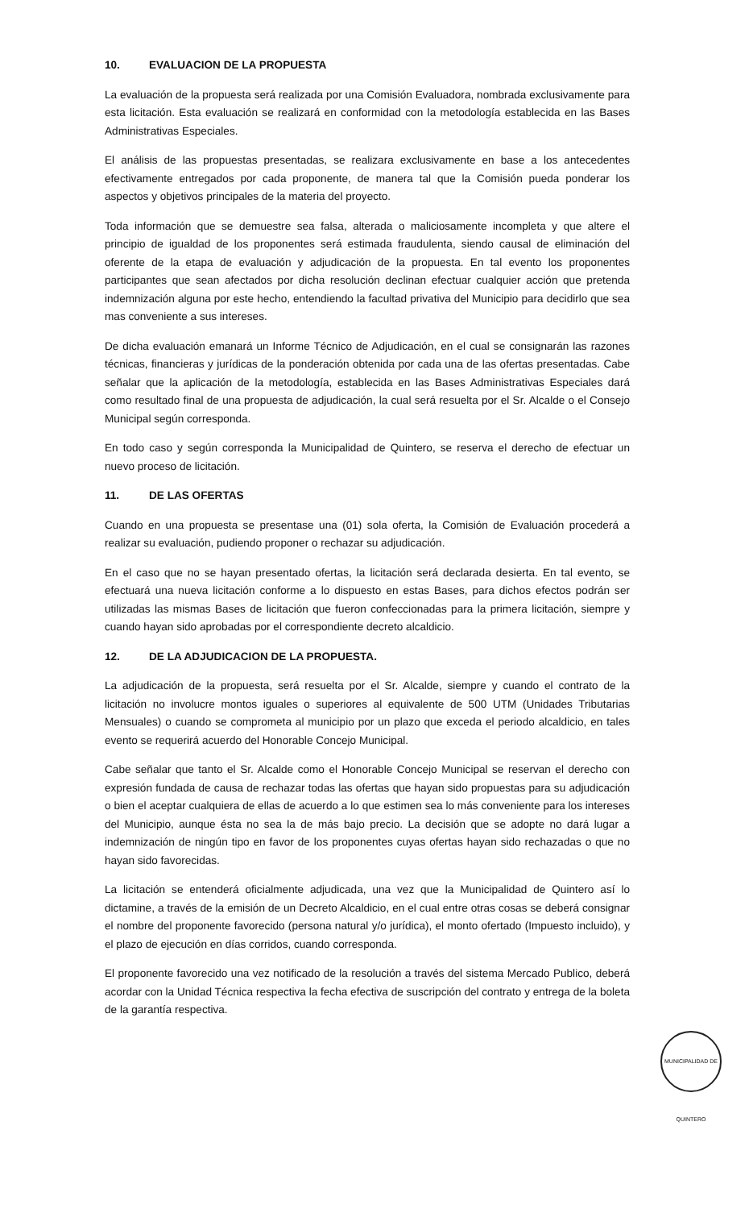10. EVALUACION DE LA PROPUESTA
La evaluación de la propuesta será realizada por una Comisión Evaluadora, nombrada exclusivamente para esta licitación. Esta evaluación se realizará en conformidad con la metodología establecida en las Bases Administrativas Especiales.
El análisis de las propuestas presentadas, se realizara exclusivamente en base a los antecedentes efectivamente entregados por cada proponente, de manera tal que la Comisión pueda ponderar los aspectos y objetivos principales de la materia del proyecto.
Toda información que se demuestre sea falsa, alterada o maliciosamente incompleta y que altere el principio de igualdad de los proponentes será estimada fraudulenta, siendo causal de eliminación del oferente de la etapa de evaluación y adjudicación de la propuesta. En tal evento los proponentes participantes que sean afectados por dicha resolución declinan efectuar cualquier acción que pretenda indemnización alguna por este hecho, entendiendo la facultad privativa del Municipio para decidirlo que sea mas conveniente a sus intereses.
De dicha evaluación emanará un Informe Técnico de Adjudicación, en el cual se consignarán las razones técnicas, financieras y jurídicas de la ponderación obtenida por cada una de las ofertas presentadas. Cabe señalar que la aplicación de la metodología, establecida en las Bases Administrativas Especiales dará como resultado final de una propuesta de adjudicación, la cual será resuelta por el Sr. Alcalde o el Consejo Municipal según corresponda.
En todo caso y según corresponda la Municipalidad de Quintero, se reserva el derecho de efectuar un nuevo proceso de licitación.
11. DE LAS OFERTAS
Cuando en una propuesta se presentase una (01) sola oferta, la Comisión de Evaluación procederá a realizar su evaluación, pudiendo proponer o rechazar su adjudicación.
En el caso que no se hayan presentado ofertas, la licitación será declarada desierta. En tal evento, se efectuará una nueva licitación conforme a lo dispuesto en estas Bases, para dichos efectos podrán ser utilizadas las mismas Bases de licitación que fueron confeccionadas para la primera licitación, siempre y cuando hayan sido aprobadas por el correspondiente decreto alcaldicio.
12. DE LA ADJUDICACION DE LA PROPUESTA.
La adjudicación de la propuesta, será resuelta por el Sr. Alcalde, siempre y cuando el contrato de la licitación no involucre montos iguales o superiores al equivalente de 500 UTM (Unidades Tributarias Mensuales) o cuando se comprometa al municipio por un plazo que exceda el periodo alcaldicio, en tales evento se requerirá acuerdo del Honorable Concejo Municipal.
Cabe señalar que tanto el Sr. Alcalde como el Honorable Concejo Municipal se reservan el derecho con expresión fundada de causa de rechazar todas las ofertas que hayan sido propuestas para su adjudicación o bien el aceptar cualquiera de ellas de acuerdo a lo que estimen sea lo más conveniente para los intereses del Municipio, aunque ésta no sea la de más bajo precio. La decisión que se adopte no dará lugar a indemnización de ningún tipo en favor de los proponentes cuyas ofertas hayan sido rechazadas o que no hayan sido favorecidas.
La licitación se entenderá oficialmente adjudicada, una vez que la Municipalidad de Quintero así lo dictamine, a través de la emisión de un Decreto Alcaldicio, en el cual entre otras cosas se deberá consignar el nombre del proponente favorecido (persona natural y/o jurídica), el monto ofertado (Impuesto incluido), y el plazo de ejecución en días corridos, cuando corresponda.
El proponente favorecido una vez notificado de la resolución a través del sistema Mercado Publico, deberá acordar con la Unidad Técnica respectiva la fecha efectiva de suscripción del contrato y entrega de la boleta de la garantía respectiva.
MUNICIPALIDAD DE QUINTERO